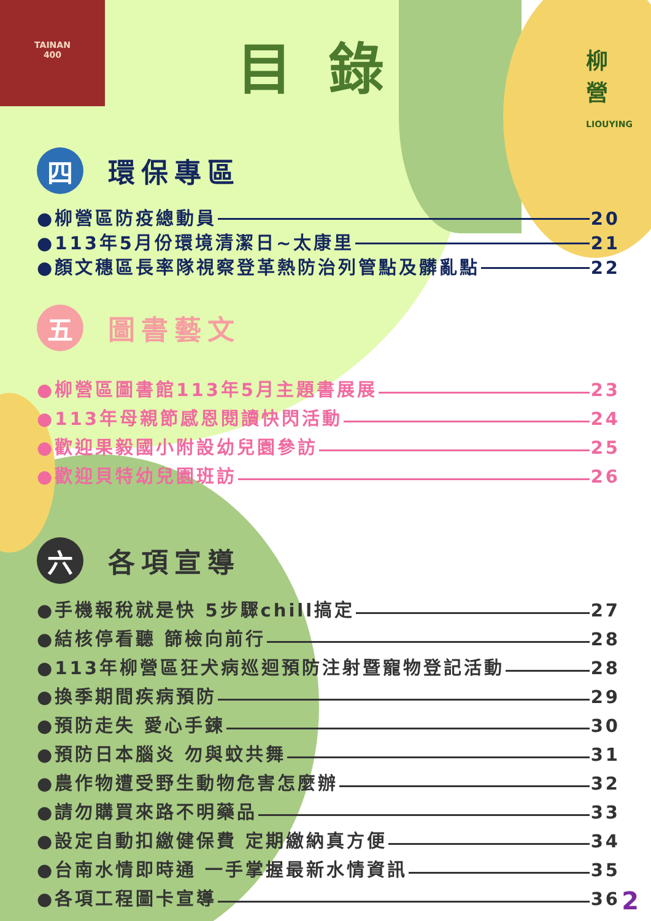TAINAN
400
柳
營
LIOUYING
目錄
四
環保專區
●柳營區防疫總動員 20
●113年5月份環境清潔日~太康里 21
●顏文穗區長率隊視察登革熱防治列管點及髒亂點 22
五
圖書藝文
●柳營區圖書館113年5月主題書展展 23
●113年母親節感恩閱讀快閃活動 24
●歡迎果毅國小附設幼兒園參訪 25
●歡迎貝特幼兒園班訪 26
六
各項宣導
●手機報稅就是快 5步驟chill搞定 27
●結核停看聽 篩檢向前行 28
●113年柳營區狂犬病巡迴預防注射暨寵物登記活動 28
●換季期間疾病預防 29
●預防走失 愛心手鍊 30
●預防日本腦炎 勿與蚊共舞 31
●農作物遭受野生動物危害怎麼辦 32
●請勿購買來路不明藥品 33
●設定自動扣繳健保費 定期繳納真方便 34
●台南水情即時通 一手掌握最新水情資訊 35
●各項工程圖卡宣導 36
2